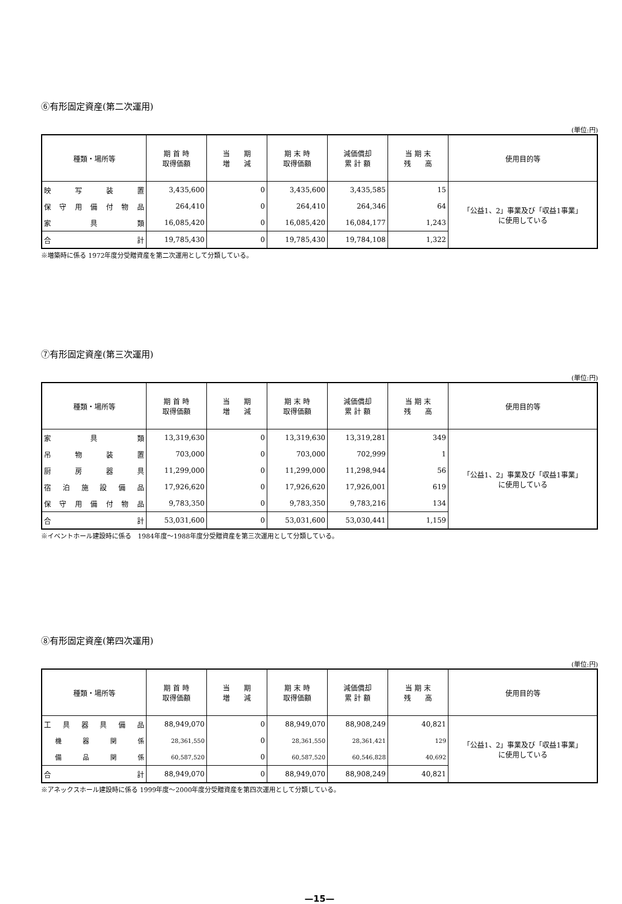⑥有形固定資産(第二次運用)
(単位:円)
| 種類・場所等 | 期 首 時 取得価額 | 当 期 増 減 | 期 末 時 取得価額 | 減価償却 累 計 額 | 当 期 末 残 高 | 使用目的等 |
| --- | --- | --- | --- | --- | --- | --- |
| 映 写 装 置 | 3,435,600 | 0 | 3,435,600 | 3,435,585 | 15 | 「公益1、2」事業及び「収益1事業」 に使用している |
| 保 守 用 備 付 物 品 | 264,410 | 0 | 264,410 | 264,346 | 64 | |
| 家 具 類 | 16,085,420 | 0 | 16,085,420 | 16,084,177 | 1,243 | |
| 合 計 | 19,785,430 | 0 | 19,785,430 | 19,784,108 | 1,322 | |
※増築時に係る 1972年度分受贈資産を第二次運用として分類している。
⑦有形固定資産(第三次運用)
(単位:円)
| 種類・場所等 | 期 首 時 取得価額 | 当 期 増 減 | 期 末 時 取得価額 | 減価償却 累 計 額 | 当 期 末 残 高 | 使用目的等 |
| --- | --- | --- | --- | --- | --- | --- |
| 家 具 類 | 13,319,630 | 0 | 13,319,630 | 13,319,281 | 349 | 「公益1、2」事業及び「収益1事業」 に使用している |
| 吊 物 装 置 | 703,000 | 0 | 703,000 | 702,999 | 1 | |
| 厨 房 器 具 | 11,299,000 | 0 | 11,299,000 | 11,298,944 | 56 | |
| 宿 泊 施 設 備 品 | 17,926,620 | 0 | 17,926,620 | 17,926,001 | 619 | |
| 保 守 用 備 付 物 品 | 9,783,350 | 0 | 9,783,350 | 9,783,216 | 134 | |
| 合 計 | 53,031,600 | 0 | 53,031,600 | 53,030,441 | 1,159 | |
※イベントホール建設時に係る　1984年度～1988年度分受贈資産を第三次運用として分類している。
⑧有形固定資産(第四次運用)
(単位:円)
| 種類・場所等 | 期 首 時 取得価額 | 当 期 増 減 | 期 末 時 取得価額 | 減価償却 累 計 額 | 当 期 末 残 高 | 使用目的等 |
| --- | --- | --- | --- | --- | --- | --- |
| 工 具 器 具 備 品 | 88,949,070 | 0 | 88,949,070 | 88,908,249 | 40,821 | 「公益1、2」事業及び「収益1事業」 に使用している |
| 機 器 関 係 | 28,361,550 | 0 | 28,361,550 | 28,361,421 | 129 | |
| 備 品 関 係 | 60,587,520 | 0 | 60,587,520 | 60,546,828 | 40,692 | |
| 合 計 | 88,949,070 | 0 | 88,949,070 | 88,908,249 | 40,821 | |
※アネックスホール建設時に係る 1999年度～2000年度分受贈資産を第四次運用として分類している。
—15—